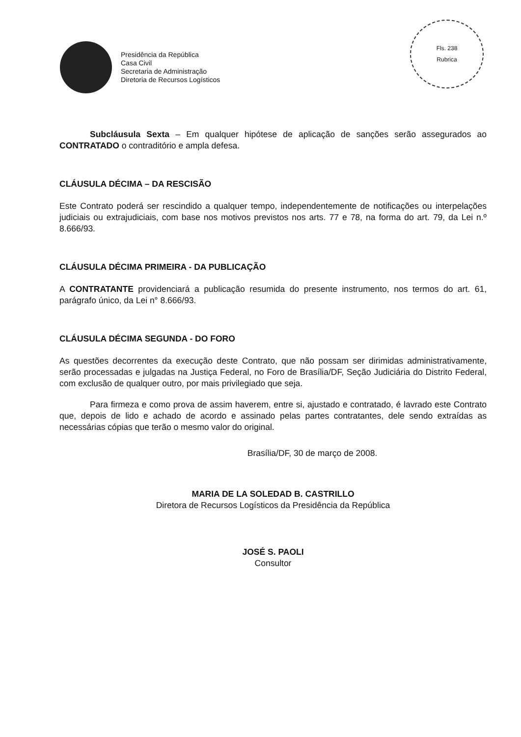Presidência da República
Casa Civil
Secretaria de Administração
Diretoria de Recursos Logísticos
Fls. 238
Rubrica
Subcláusula Sexta – Em qualquer hipótese de aplicação de sanções serão assegurados ao CONTRATADO o contraditório e ampla defesa.
CLÁUSULA DÉCIMA – DA RESCISÃO
Este Contrato poderá ser rescindido a qualquer tempo, independentemente de notificações ou interpelações judiciais ou extrajudiciais, com base nos motivos previstos nos arts. 77 e 78, na forma do art. 79, da Lei n.º 8.666/93.
CLÁUSULA DÉCIMA PRIMEIRA - DA PUBLICAÇÃO
A CONTRATANTE providenciará a publicação resumida do presente instrumento, nos termos do art. 61, parágrafo único, da Lei n° 8.666/93.
CLÁUSULA DÉCIMA SEGUNDA - DO FORO
As questões decorrentes da execução deste Contrato, que não possam ser dirimidas administrativamente, serão processadas e julgadas na Justiça Federal, no Foro de Brasília/DF, Seção Judiciária do Distrito Federal, com exclusão de qualquer outro, por mais privilegiado que seja.
Para firmeza e como prova de assim haverem, entre si, ajustado e contratado, é lavrado este Contrato que, depois de lido e achado de acordo e assinado pelas partes contratantes, dele sendo extraídas as necessárias cópias que terão o mesmo valor do original.
Brasília/DF, 30 de março de 2008.
MARIA DE LA SOLEDAD B. CASTRILLO
Diretora de Recursos Logísticos da Presidência da República
JOSÉ S. PAOLI
Consultor